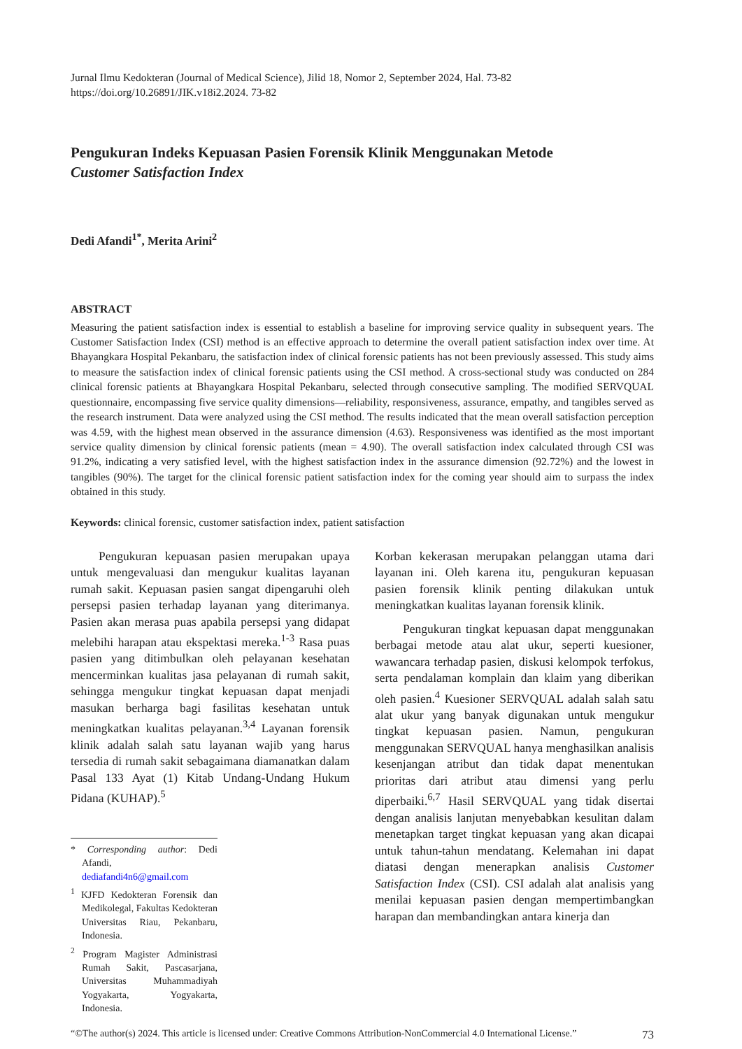Jurnal Ilmu Kedokteran (Journal of Medical Science), Jilid 18, Nomor 2, September 2024, Hal. 73-82
https://doi.org/10.26891/JIK.v18i2.2024. 73-82
Pengukuran Indeks Kepuasan Pasien Forensik Klinik Menggunakan Metode
Customer Satisfaction Index
Dedi Afandi<sup>1*</sup>, Merita Arini<sup>2</sup>
ABSTRACT
Measuring the patient satisfaction index is essential to establish a baseline for improving service quality in subsequent years. The Customer Satisfaction Index (CSI) method is an effective approach to determine the overall patient satisfaction index over time. At Bhayangkara Hospital Pekanbaru, the satisfaction index of clinical forensic patients has not been previously assessed. This study aims to measure the satisfaction index of clinical forensic patients using the CSI method. A cross-sectional study was conducted on 284 clinical forensic patients at Bhayangkara Hospital Pekanbaru, selected through consecutive sampling. The modified SERVQUAL questionnaire, encompassing five service quality dimensions—reliability, responsiveness, assurance, empathy, and tangibles served as the research instrument. Data were analyzed using the CSI method. The results indicated that the mean overall satisfaction perception was 4.59, with the highest mean observed in the assurance dimension (4.63). Responsiveness was identified as the most important service quality dimension by clinical forensic patients (mean = 4.90). The overall satisfaction index calculated through CSI was 91.2%, indicating a very satisfied level, with the highest satisfaction index in the assurance dimension (92.72%) and the lowest in tangibles (90%). The target for the clinical forensic patient satisfaction index for the coming year should aim to surpass the index obtained in this study.
Keywords: clinical forensic, customer satisfaction index, patient satisfaction
Pengukuran kepuasan pasien merupakan upaya untuk mengevaluasi dan mengukur kualitas layanan rumah sakit. Kepuasan pasien sangat dipengaruhi oleh persepsi pasien terhadap layanan yang diterimanya. Pasien akan merasa puas apabila persepsi yang didapat melebihi harapan atau ekspektasi mereka.<sup>1-3</sup> Rasa puas pasien yang ditimbulkan oleh pelayanan kesehatan mencerminkan kualitas jasa pelayanan di rumah sakit, sehingga mengukur tingkat kepuasan dapat menjadi masukan berharga bagi fasilitas kesehatan untuk meningkatkan kualitas pelayanan.<sup>3,4</sup> Layanan forensik klinik adalah salah satu layanan wajib yang harus tersedia di rumah sakit sebagaimana diamanatkan dalam Pasal 133 Ayat (1) Kitab Undang-Undang Hukum Pidana (KUHAP).<sup>5</sup>
* Corresponding author: Dedi Afandi, dediafandi4n6@gmail.com
<sup>1</sup> KJFD Kedokteran Forensik dan Medikolegal, Fakultas Kedokteran Universitas Riau, Pekanbaru, Indonesia.
<sup>2</sup> Program Magister Administrasi Rumah Sakit, Pascasarjana, Universitas Muhammadiyah Yogyakarta, Yogyakarta, Indonesia.
Korban kekerasan merupakan pelanggan utama dari layanan ini. Oleh karena itu, pengukuran kepuasan pasien forensik klinik penting dilakukan untuk meningkatkan kualitas layanan forensik klinik.
Pengukuran tingkat kepuasan dapat menggunakan berbagai metode atau alat ukur, seperti kuesioner, wawancara terhadap pasien, diskusi kelompok terfokus, serta pendalaman komplain dan klaim yang diberikan oleh pasien.<sup>4</sup> Kuesioner SERVQUAL adalah salah satu alat ukur yang banyak digunakan untuk mengukur tingkat kepuasan pasien. Namun, pengukuran menggunakan SERVQUAL hanya menghasilkan analisis kesenjangan atribut dan tidak dapat menentukan prioritas dari atribut atau dimensi yang perlu diperbaiki.<sup>6,7</sup> Hasil SERVQUAL yang tidak disertai dengan analisis lanjutan menyebabkan kesulitan dalam menetapkan target tingkat kepuasan yang akan dicapai untuk tahun-tahun mendatang. Kelemahan ini dapat diatasi dengan menerapkan analisis Customer Satisfaction Index (CSI). CSI adalah alat analisis yang menilai kepuasan pasien dengan mempertimbangkan harapan dan membandingkan antara kinerja dan
“©The author(s) 2024. This article is licensed under: Creative Commons Attribution-NonCommercial 4.0 International License.” 73